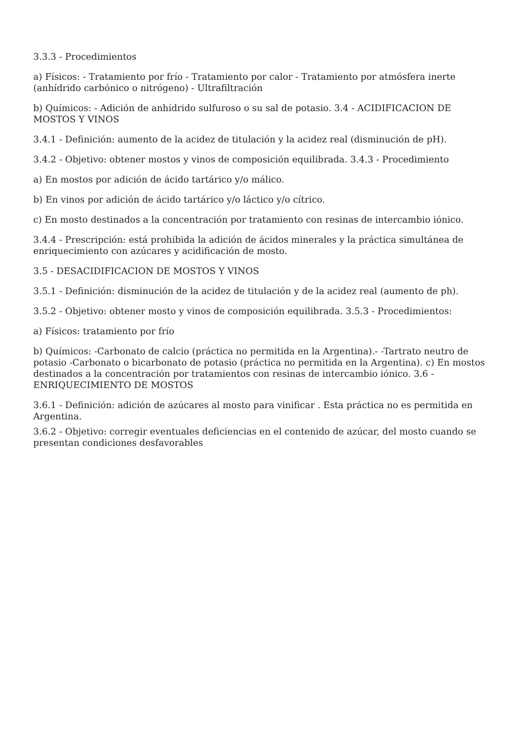3.3.3 - Procedimientos
a) Físicos: - Tratamiento por frío - Tratamiento por calor - Tratamiento por atmósfera inerte (anhídrido carbónico o nitrógeno) - Ultrafiltración
b) Químicos: - Adición de anhídrido sulfuroso o su sal de potasio. 3.4 - ACIDIFICACION DE MOSTOS Y VINOS
3.4.1 - Definición: aumento de la acidez de titulación y la acidez real (disminución de pH).
3.4.2 - Objetivo: obtener mostos y vinos de composición equilibrada. 3.4.3 - Procedimiento
a) En mostos por adición de ácido tartárico y/o málico.
b) En vinos por adición de ácido tartárico y/o láctico y/o cítrico.
c) En mosto destinados a la concentración por tratamiento con resinas de intercambio iónico.
3.4.4 - Prescripción: está prohibida la adición de ácidos minerales y la práctica simultánea de enriquecimiento con azúcares y acidificación de mosto.
3.5 - DESACIDIFICACION DE MOSTOS Y VINOS
3.5.1 - Definición: disminución de la acidez de titulación y de la acidez real (aumento de ph).
3.5.2 - Objetivo: obtener mosto y vinos de composición equilibrada. 3.5.3 - Procedimientos:
a) Físicos: tratamiento por frío
b) Químicos: -Carbonato de calcio (práctica no permitida en la Argentina).- -Tartrato neutro de potasio -Carbonato o bicarbonato de potasio (práctica no permitida en la Argentina). c) En mostos destinados a la concentración por tratamientos con resinas de intercambio iónico. 3.6 - ENRIQUECIMIENTO DE MOSTOS
3.6.1 - Definición: adición de azúcares al mosto para vinificar . Esta práctica no es permitida en Argentina.
3.6.2 - Objetivo: corregir eventuales deficiencias en el contenido de azúcar, del mosto cuando se presentan condiciones desfavorables